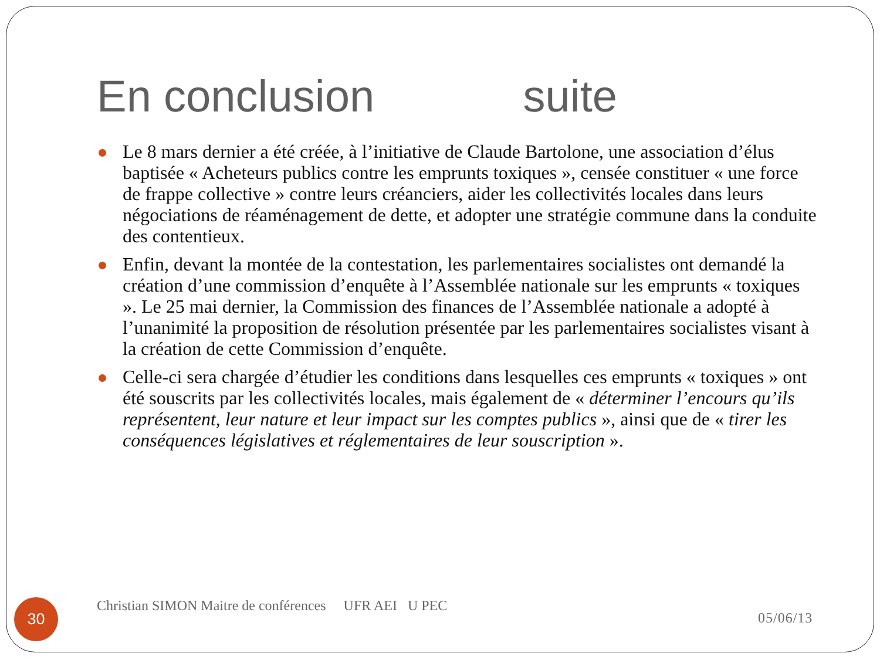En conclusion suite
Le 8 mars dernier a été créée, à l’initiative de Claude Bartolone, une association d’élus baptisée « Acheteurs publics contre les emprunts toxiques », censée constituer « une force de frappe collective » contre leurs créanciers, aider les collectivités locales dans leurs négociations de réaménagement de dette, et adopter une stratégie commune dans la conduite des contentieux.
Enfin, devant la montée de la contestation, les parlementaires socialistes ont demandé la création d’une commission d’enquête à l’Assemblée nationale sur les emprunts « toxiques ». Le 25 mai dernier, la Commission des finances de l’Assemblée nationale a adopté à l’unanimité la proposition de résolution présentée par les parlementaires socialistes visant à la création de cette Commission d’enquête.
Celle-ci sera chargée d’étudier les conditions dans lesquelles ces emprunts « toxiques » ont été souscrits par les collectivités locales, mais également de « déterminer l’encours qu’ils représentent, leur nature et leur impact sur les comptes publics », ainsi que de « tirer les conséquences législatives et réglementaires de leur souscription ».
30
Christian SIMON Maitre de conférences UFR AEI U PEC
05/06/13